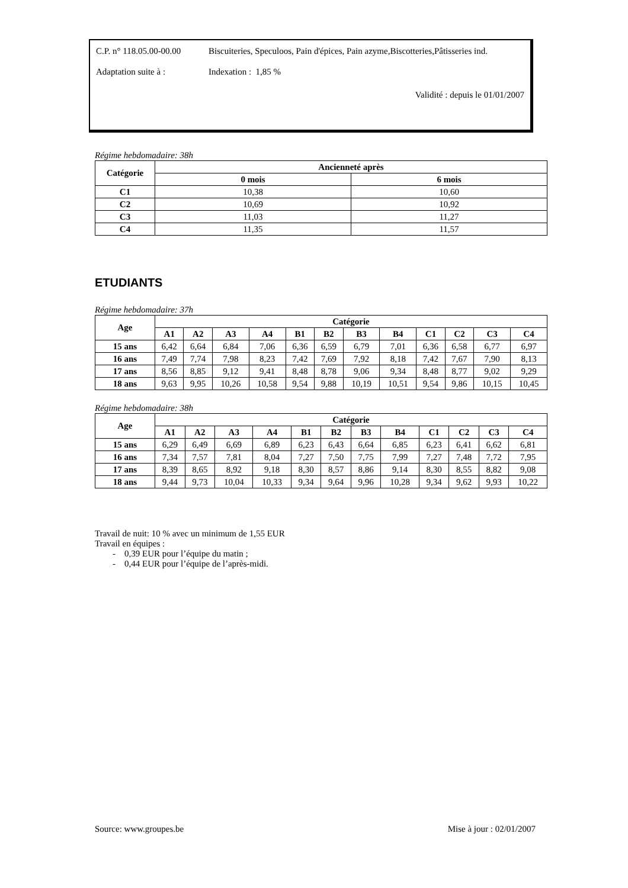C.P. n° 118.05.00-00.00
Biscuiteries, Speculoos, Pain d'épices, Pain azyme,Biscotteries,Pâtisseries ind.
Adaptation suite à : Indexation : 1,85 %
Validité : depuis le 01/01/2007
Régime hebdomadaire: 38h
| Catégorie | Ancienneté après | |
| --- | --- | --- |
| | 0 mois | 6 mois |
| C1 | 10,38 | 10,60 |
| C2 | 10,69 | 10,92 |
| C3 | 11,03 | 11,27 |
| C4 | 11,35 | 11,57 |
ETUDIANTS
Régime hebdomadaire: 37h
| Age | Catégorie | | | | | | | | | | | |
| --- | --- | --- | --- | --- | --- | --- | --- | --- | --- | --- | --- | --- |
| | A1 | A2 | A3 | A4 | B1 | B2 | B3 | B4 | C1 | C2 | C3 | C4 |
| 15 ans | 6,42 | 6,64 | 6,84 | 7,06 | 6,36 | 6,59 | 6,79 | 7,01 | 6,36 | 6,58 | 6,77 | 6,97 |
| 16 ans | 7,49 | 7,74 | 7,98 | 8,23 | 7,42 | 7,69 | 7,92 | 8,18 | 7,42 | 7,67 | 7,90 | 8,13 |
| 17 ans | 8,56 | 8,85 | 9,12 | 9,41 | 8,48 | 8,78 | 9,06 | 9,34 | 8,48 | 8,77 | 9,02 | 9,29 |
| 18 ans | 9,63 | 9,95 | 10,26 | 10,58 | 9,54 | 9,88 | 10,19 | 10,51 | 9,54 | 9,86 | 10,15 | 10,45 |
Régime hebdomadaire: 38h
| Age | Catégorie | | | | | | | | | | | |
| --- | --- | --- | --- | --- | --- | --- | --- | --- | --- | --- | --- | --- |
| | A1 | A2 | A3 | A4 | B1 | B2 | B3 | B4 | C1 | C2 | C3 | C4 |
| 15 ans | 6,29 | 6,49 | 6,69 | 6,89 | 6,23 | 6,43 | 6,64 | 6,85 | 6,23 | 6,41 | 6,62 | 6,81 |
| 16 ans | 7,34 | 7,57 | 7,81 | 8,04 | 7,27 | 7,50 | 7,75 | 7,99 | 7,27 | 7,48 | 7,72 | 7,95 |
| 17 ans | 8,39 | 8,65 | 8,92 | 9,18 | 8,30 | 8,57 | 8,86 | 9,14 | 8,30 | 8,55 | 8,82 | 9,08 |
| 18 ans | 9,44 | 9,73 | 10,04 | 10,33 | 9,34 | 9,64 | 9,96 | 10,28 | 9,34 | 9,62 | 9,93 | 10,22 |
Travail de nuit: 10 % avec un minimum de 1,55 EUR
Travail en équipes :
- 0,39 EUR pour l’équipe du matin ;
- 0,44 EUR pour l’équipe de l’après-midi.
Source: www.groupes.be Mise à jour : 02/01/2007